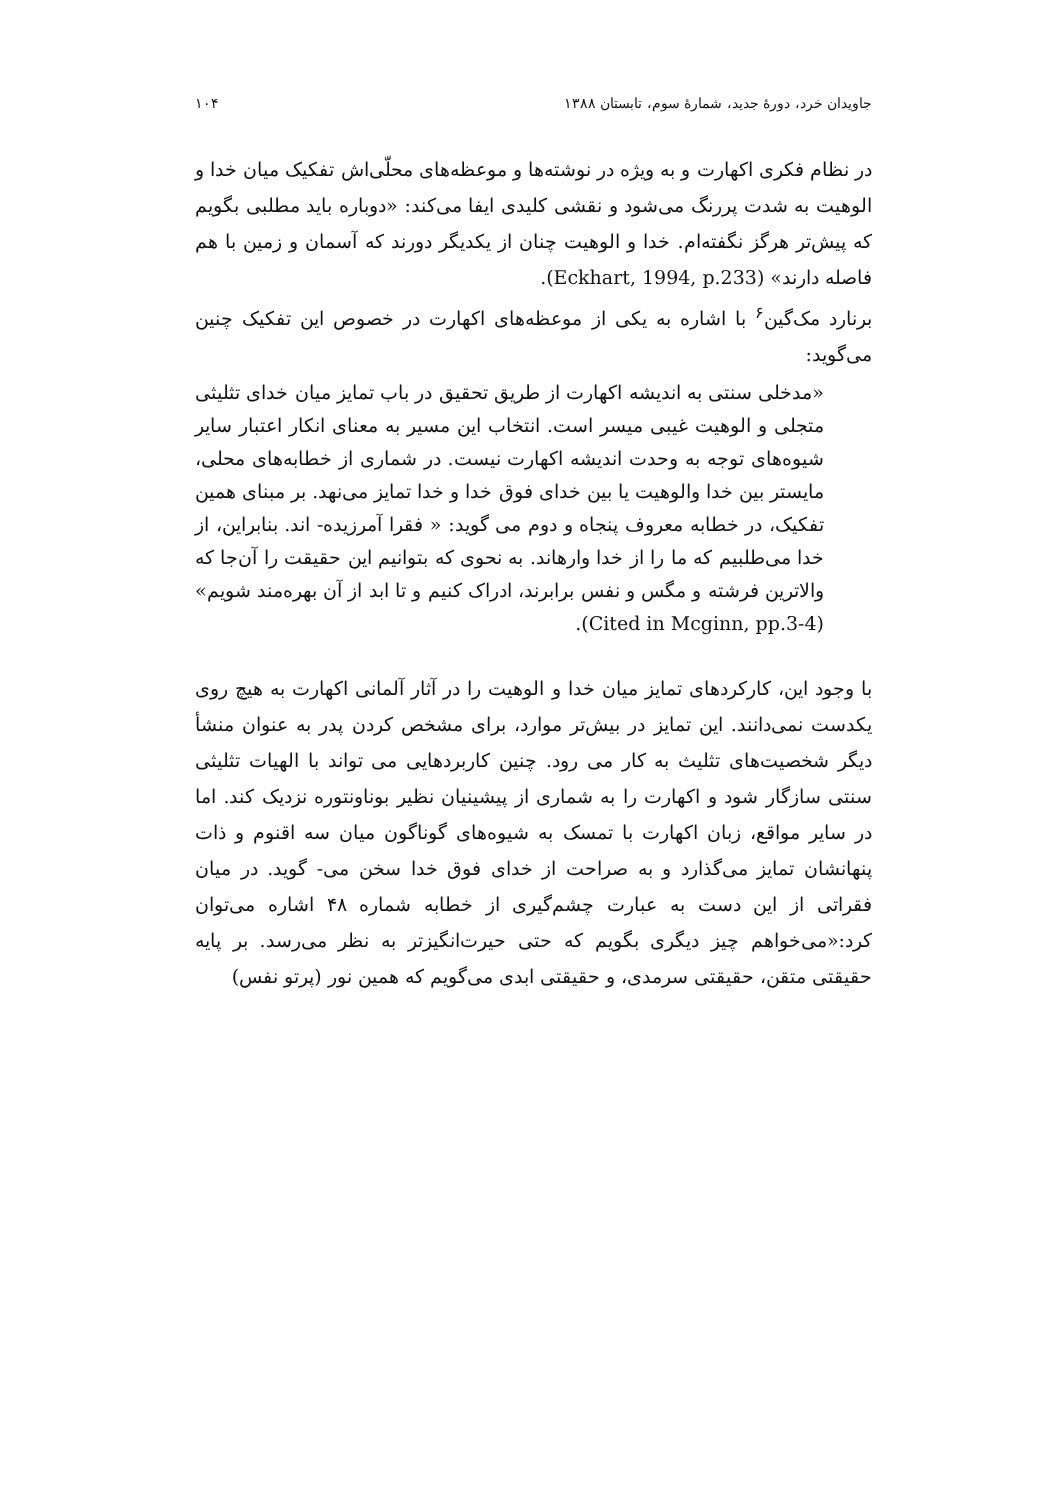جاویدان خرد، دورهٔ جدید، شمارهٔ سوم، تابستان ۱۳۸۸ ۱۰۴
در نظام فکری اکهارت و به ویژه در نوشته‌ها و موعظه‌های محلّی‌اش تفکیک میان خدا و الوهیت به شدت پررنگ می‌شود و نقشی کلیدی ایفا می‌کند: «دوباره باید مطلبی بگویم که پیش‌تر هرگز نگفته‌ام. خدا و الوهیت چنان از یکدیگر دورند که آسمان و زمین با هم فاصله دارند» (Eckhart, 1994, p.233).
برنارد مک‌گین<sup>۶</sup> با اشاره به یکی از موعظه‌های اکهارت در خصوص این تفکیک چنین می‌گوید:
«مدخلی سنتی به اندیشه اکهارت از طریق تحقیق در باب تمایز میان خدای تثلیثی متجلی و الوهیت غیبی میسر است. انتخاب این مسیر به معنای انکار اعتبار سایر شیوه‌های توجه به وحدت اندیشه اکهارت نیست. در شماری از خطابه‌های محلی، مایستر بین خدا والوهیت یا بین خدای فوق خدا و خدا تمایز می‌نهد. بر مبنای همین تفکیک، در خطابه معروف پنجاه و دوم می گوید: « فقرا آمرزیده- اند. بنابراین، از خدا می‌طلبیم که ما را از خدا وارهاند. به نحوی که بتوانیم این حقیقت را آن‌جا که والاترین فرشته و مگس و نفس برابرند، ادراک کنیم و تا ابد از آن بهره‌مند شویم» (Cited in Mcginn, pp.3-4).
با وجود این، کارکردهای تمایز میان خدا و الوهیت را در آثار آلمانی اکهارت به هیچ روی یکدست نمی‌دانند. این تمایز در بیش‌تر موارد، برای مشخص کردن پدر به عنوان منشأ دیگر شخصیت‌های تثلیث به کار می رود. چنین کاربردهایی می تواند با الهیات تثلیثی سنتی سازگار شود و اکهارت را به شماری از پیشینیان نظیر بوناونتوره نزدیک کند. اما در سایر مواقع، زبان اکهارت با تمسک به شیوه‌های گوناگون میان سه اقنوم و ذات پنهانشان تمایز می‌گذارد و به صراحت از خدای فوق خدا سخن می- گوید. در میان فقراتی از این دست به عبارت چشم‌گیری از خطابه شماره ۴۸ اشاره می‌توان کرد:«می‌خواهم چیز دیگری بگویم که حتی حیرت‌انگیزتر به نظر می‌رسد. بر پایه حقیقتی متقن، حقیقتی سرمدی، و حقیقتی ابدی می‌گویم که همین نور (پرتو نفس)